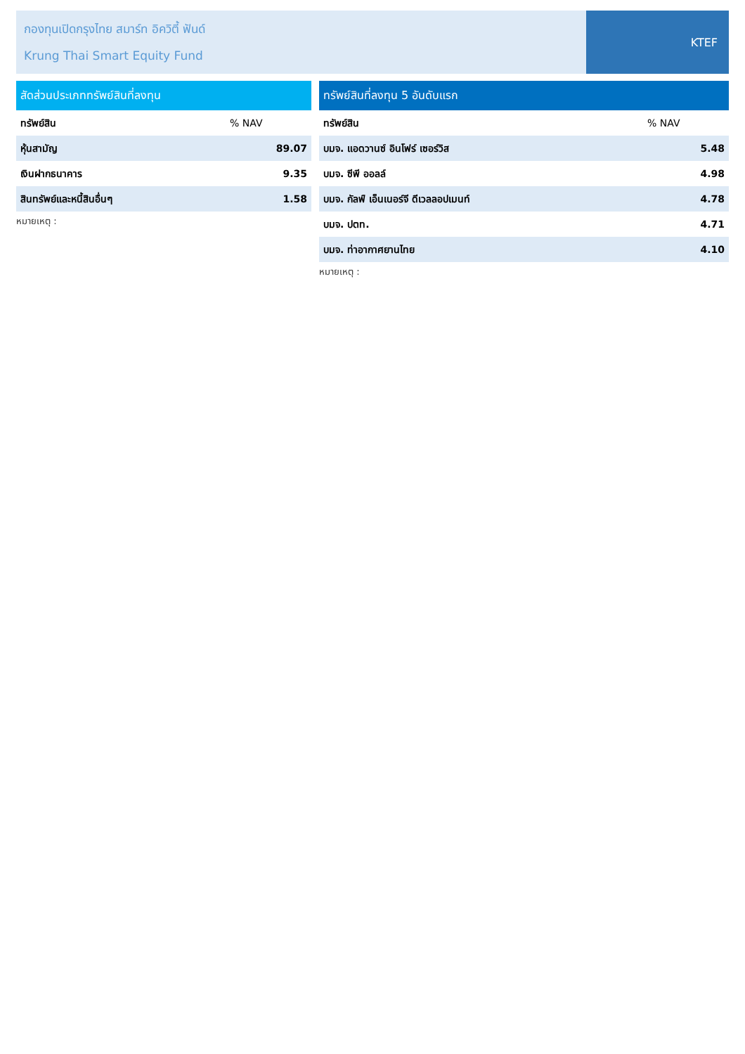กองทุนเปิดกรุงไทย สมาร์ท อิควิตี้ ฟันด์
Krung Thai Smart Equity Fund
KTEF
| สัดส่วนประเภททรัพย์สินที่ลงทุน | |
| --- | --- |
| ทรัพย์สิน | % NAV |
| หุ้นสามัญ | 89.07 |
| เงินฝากธนาคาร | 9.35 |
| สินทรัพย์และหนี้สินอื่นๆ | 1.58 |
หมายเหตุ :
| ทรัพย์สินที่ลงทุน 5 อันดับแรก | |
| --- | --- |
| ทรัพย์สิน | % NAV |
| บมจ. แอดวานซ์ อินโฟร์ เซอร์วิส | 5.48 |
| บมจ. ซีพี ออลล์ | 4.98 |
| บมจ. กัลฟ์ เอ็นเนอร์จี ดีเวลลอปเมนท์ | 4.78 |
| บมจ. ปตท. | 4.71 |
| บมจ. ท่าอากาศยานไทย | 4.10 |
หมายเหตุ :